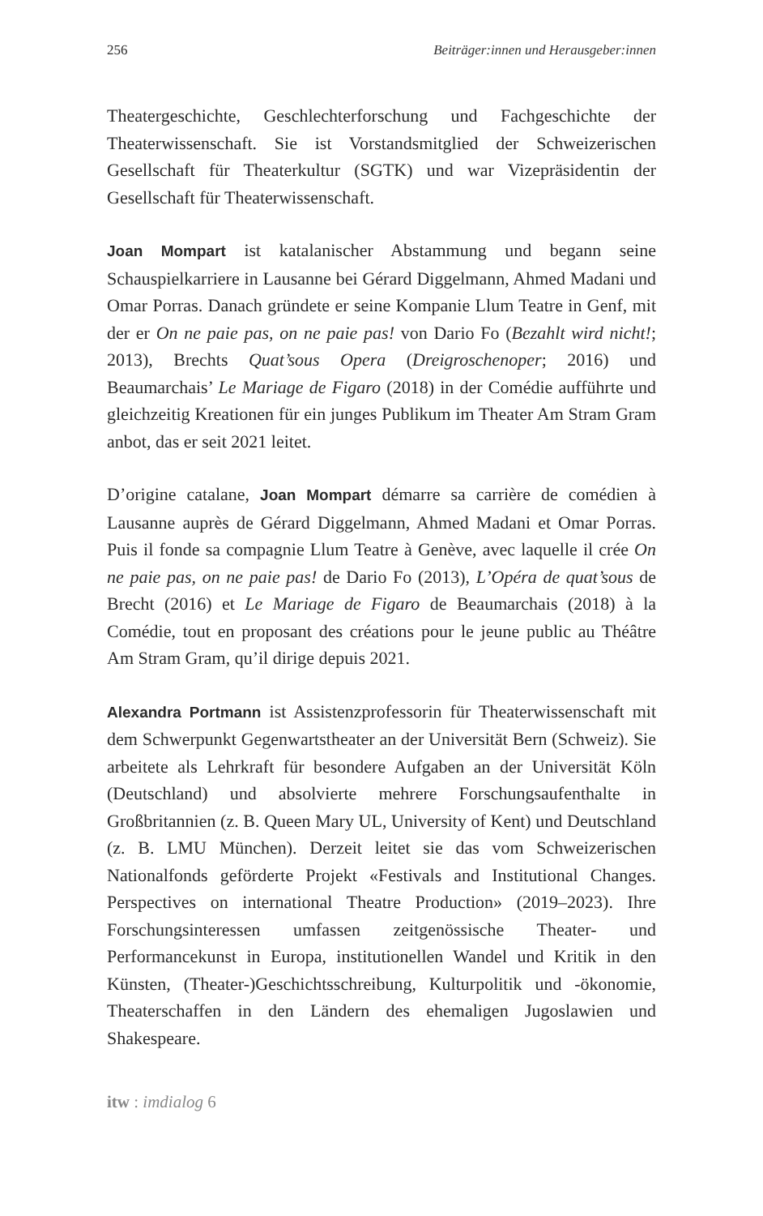256 Beiträger:innen und Herausgeber:innen
Theatergeschichte, Geschlechterforschung und Fachgeschichte der Theaterwissenschaft. Sie ist Vorstandsmitglied der Schweizerischen Gesellschaft für Theaterkultur (SGTK) und war Vizepräsidentin der Gesellschaft für Theaterwissenschaft.
Joan Mompart ist katalanischer Abstammung und begann seine Schauspielkarriere in Lausanne bei Gérard Diggelmann, Ahmed Madani und Omar Porras. Danach gründete er seine Kompanie Llum Teatre in Genf, mit der er On ne paie pas, on ne paie pas! von Dario Fo (Bezahlt wird nicht!; 2013), Brechts Quat’sous Opera (Dreigroschenoper; 2016) und Beaumarchais’ Le Mariage de Figaro (2018) in der Comédie aufführte und gleichzeitig Kreationen für ein junges Publikum im Theater Am Stram Gram anbot, das er seit 2021 leitet.
D’origine catalane, Joan Mompart démarre sa carrière de comédien à Lausanne auprès de Gérard Diggelmann, Ahmed Madani et Omar Porras. Puis il fonde sa compagnie Llum Teatre à Genève, avec laquelle il crée On ne paie pas, on ne paie pas! de Dario Fo (2013), L’Opéra de quat’sous de Brecht (2016) et Le Mariage de Figaro de Beaumarchais (2018) à la Comédie, tout en proposant des créations pour le jeune public au Théâtre Am Stram Gram, qu’il dirige depuis 2021.
Alexandra Portmann ist Assistenzprofessorin für Theaterwissenschaft mit dem Schwerpunkt Gegenwartstheater an der Universität Bern (Schweiz). Sie arbeitete als Lehrkraft für besondere Aufgaben an der Universität Köln (Deutschland) und absolvierte mehrere Forschungsaufenthalte in Großbritannien (z. B. Queen Mary UL, University of Kent) und Deutschland (z. B. LMU München). Derzeit leitet sie das vom Schweizerischen Nationalfonds geförderte Projekt «Festivals and Institutional Changes. Perspectives on international Theatre Production» (2019–2023). Ihre Forschungsinteressen umfassen zeitgenössische Theater- und Performancekunst in Europa, institutionellen Wandel und Kritik in den Künsten, (Theater-)Geschichtsschreibung, Kulturpolitik und -ökonomie, Theaterschaffen in den Ländern des ehemaligen Jugoslawien und Shakespeare.
itw : imdialog 6